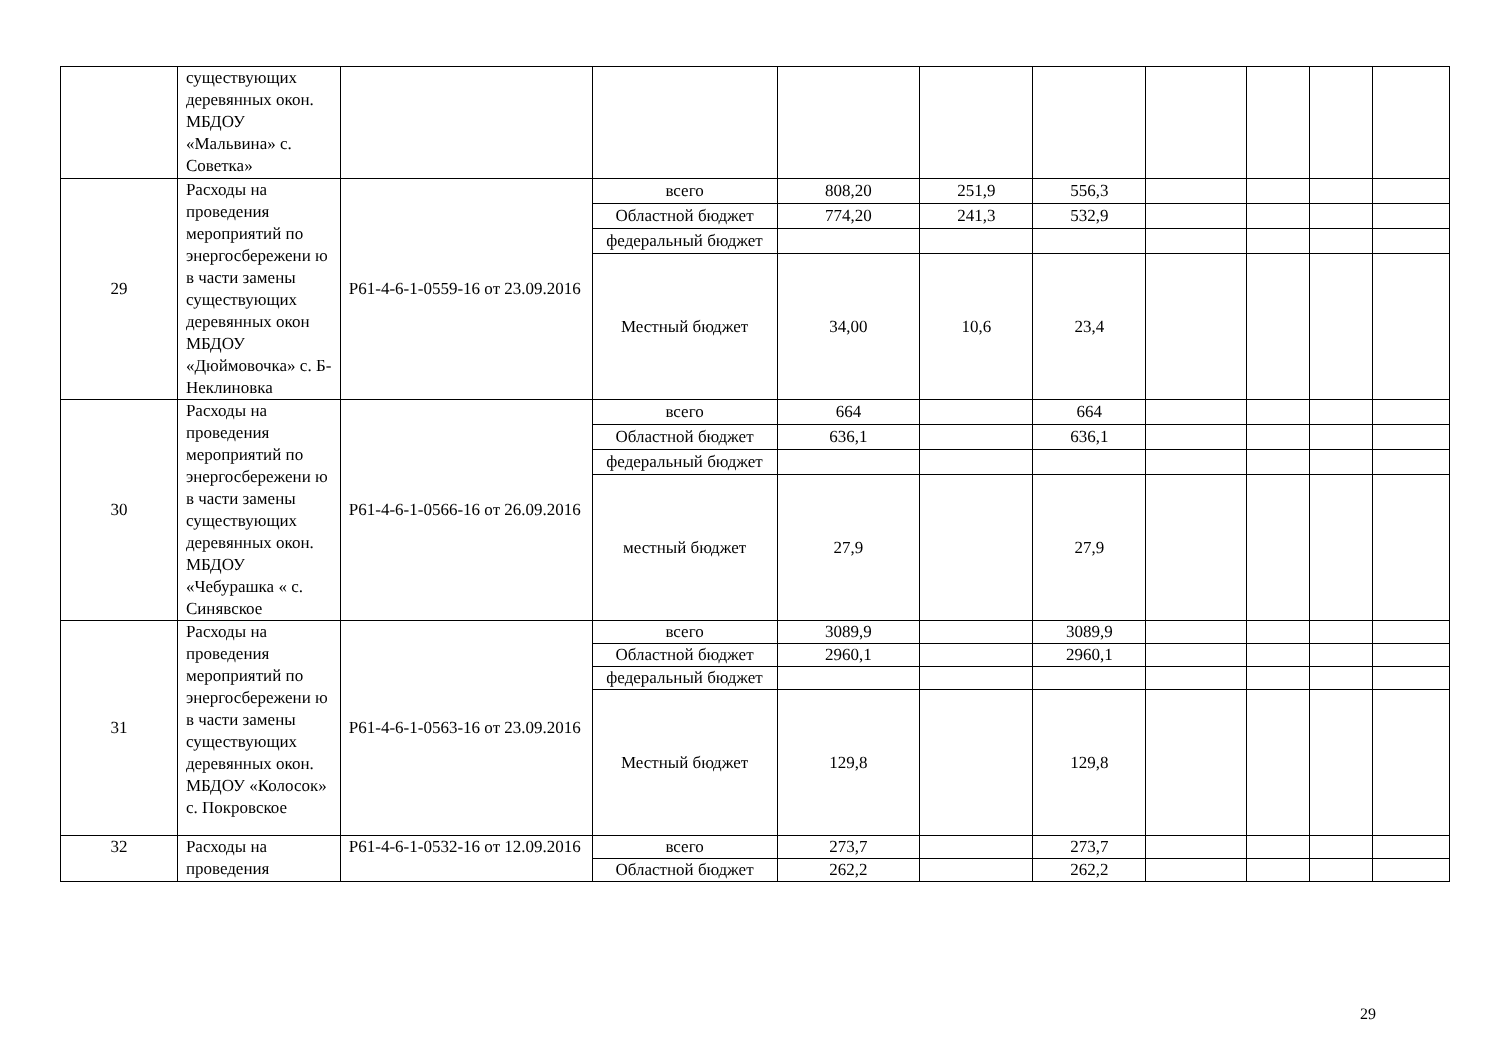| | существующих деревянных окон. МБДОУ «Мальвина» с. Советка» | | | | | | | | | |
| 29 | Расходы на проведения мероприятий по энергосбережени ю в части замены существующих деревянных окон МБДОУ «Дюймовочка» с. Б-Неклиновка | Р61-4-6-1-0559-16 от 23.09.2016 | всего | 808,20 | 251,9 | 556,3 | | | | |
| | | | Областной бюджет | 774,20 | 241,3 | 532,9 | | | | |
| | | | федеральный бюджет | | | | | | | |
| | | | Местный бюджет | 34,00 | 10,6 | 23,4 | | | | |
| 30 | Расходы на проведения мероприятий по энергосбережени ю в части замены существующих деревянных окон. МБДОУ «Чебурашка « с. Синявское | Р61-4-6-1-0566-16 от 26.09.2016 | всего | 664 | | 664 | | | | |
| | | | Областной бюджет | 636,1 | | 636,1 | | | | |
| | | | федеральный бюджет | | | | | | | |
| | | | местный бюджет | 27,9 | | 27,9 | | | | |
| 31 | Расходы на проведения мероприятий по энергосбережени ю в части замены существующих деревянных окон. МБДОУ «Колосок» с. Покровское | Р61-4-6-1-0563-16 от 23.09.2016 | всего | 3089,9 | | 3089,9 | | | | |
| | | | Областной бюджет | 2960,1 | | 2960,1 | | | | |
| | | | федеральный бюджет | | | | | | | |
| | | | Местный бюджет | 129,8 | | 129,8 | | | | |
| 32 | Расходы на проведения | Р61-4-6-1-0532-16 от 12.09.2016 | всего | 273,7 | | 273,7 | | | | |
| | | | Областной бюджет | 262,2 | | 262,2 | | | | |
29